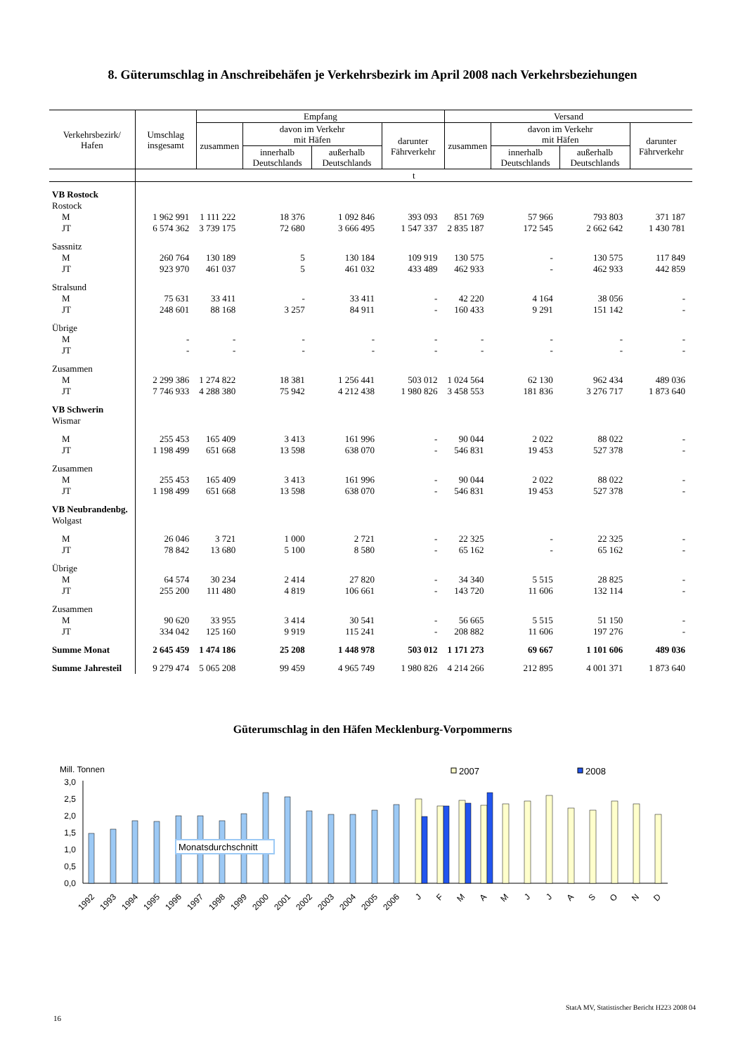8. Güterumschlag in Anschreibehäfen je Verkehrsbezirk im April 2008 nach Verkehrsbeziehungen
| Verkehrsbezirk/ Hafen | Umschlag insgesamt | Empfang | | | | Versand | | | |
| --- | --- | --- | --- | --- | --- | --- | --- | --- | --- |
| | | zusammen | davon im Verkehr mit Häfen | | darunter Fährverkehr | zusammen | davon im Verkehr mit Häfen | | darunter Fährverkehr |
| | | | innerhalb Deutschlands | außerhalb Deutschlands | | | innerhalb Deutschlands | außerhalb Deutschlands | |
| | t | | | | | | | | |
| VB Rostock | | | | | | | | | |
| Rostock | | | | | | | | | |
| M | 1 962 991 | 1 111 222 | 18 376 | 1 092 846 | 393 093 | 851 769 | 57 966 | 793 803 | 371 187 |
| JT | 6 574 362 | 3 739 175 | 72 680 | 3 666 495 | 1 547 337 | 2 835 187 | 172 545 | 2 662 642 | 1 430 781 |
| Sassnitz | | | | | | | | | |
| M | 260 764 | 130 189 | 5 | 130 184 | 109 919 | 130 575 | - | 130 575 | 117 849 |
| JT | 923 970 | 461 037 | 5 | 461 032 | 433 489 | 462 933 | - | 462 933 | 442 859 |
| Stralsund | | | | | | | | | |
| M | 75 631 | 33 411 | - | 33 411 | - | 42 220 | 4 164 | 38 056 | - |
| JT | 248 601 | 88 168 | 3 257 | 84 911 | - | 160 433 | 9 291 | 151 142 | - |
| Übrige | | | | | | | | | |
| M | - | - | - | - | - | - | - | - | - |
| JT | - | - | - | - | - | - | - | - | - |
| Zusammen | | | | | | | | | |
| M | 2 299 386 | 1 274 822 | 18 381 | 1 256 441 | 503 012 | 1 024 564 | 62 130 | 962 434 | 489 036 |
| JT | 7 746 933 | 4 288 380 | 75 942 | 4 212 438 | 1 980 826 | 3 458 553 | 181 836 | 3 276 717 | 1 873 640 |
| VB Schwerin | | | | | | | | | |
| Wismar | | | | | | | | | |
| M | 255 453 | 165 409 | 3 413 | 161 996 | - | 90 044 | 2 022 | 88 022 | - |
| JT | 1 198 499 | 651 668 | 13 598 | 638 070 | - | 546 831 | 19 453 | 527 378 | - |
| Zusammen | | | | | | | | | |
| M | 255 453 | 165 409 | 3 413 | 161 996 | - | 90 044 | 2 022 | 88 022 | - |
| JT | 1 198 499 | 651 668 | 13 598 | 638 070 | - | 546 831 | 19 453 | 527 378 | - |
| VB Neubrandenbg. | | | | | | | | | |
| Wolgast | | | | | | | | | |
| M | 26 046 | 3 721 | 1 000 | 2 721 | - | 22 325 | - | 22 325 | - |
| JT | 78 842 | 13 680 | 5 100 | 8 580 | - | 65 162 | - | 65 162 | - |
| Übrige | | | | | | | | | |
| M | 64 574 | 30 234 | 2 414 | 27 820 | - | 34 340 | 5 515 | 28 825 | - |
| JT | 255 200 | 111 480 | 4 819 | 106 661 | - | 143 720 | 11 606 | 132 114 | - |
| Zusammen | | | | | | | | | |
| M | 90 620 | 33 955 | 3 414 | 30 541 | - | 56 665 | 5 515 | 51 150 | - |
| JT | 334 042 | 125 160 | 9 919 | 115 241 | - | 208 882 | 11 606 | 197 276 | - |
| Summe Monat | 2 645 459 | 1 474 186 | 25 208 | 1 448 978 | 503 012 | 1 171 273 | 69 667 | 1 101 606 | 489 036 |
| Summe Jahresteil | 9 279 474 | 5 065 208 | 99 459 | 4 965 749 | 1 980 826 | 4 214 266 | 212 895 | 4 001 371 | 1 873 640 |
Güterumschlag in den Häfen Mecklenburg-Vorpommerns
Mill. Tonnen
3,0
2,5
2,0
1,5
1,0
0,5
0,0
Monatsdurchschnitt
2007
2008
1992
1993
1994
1995
1996
1997
1998
1999
2000
2001
2002
2003
2004
2005
2006
J
F
M
A
M
J
J
A
S
O
N
D
StatA MV, Statistischer Bericht H223 2008 04
16